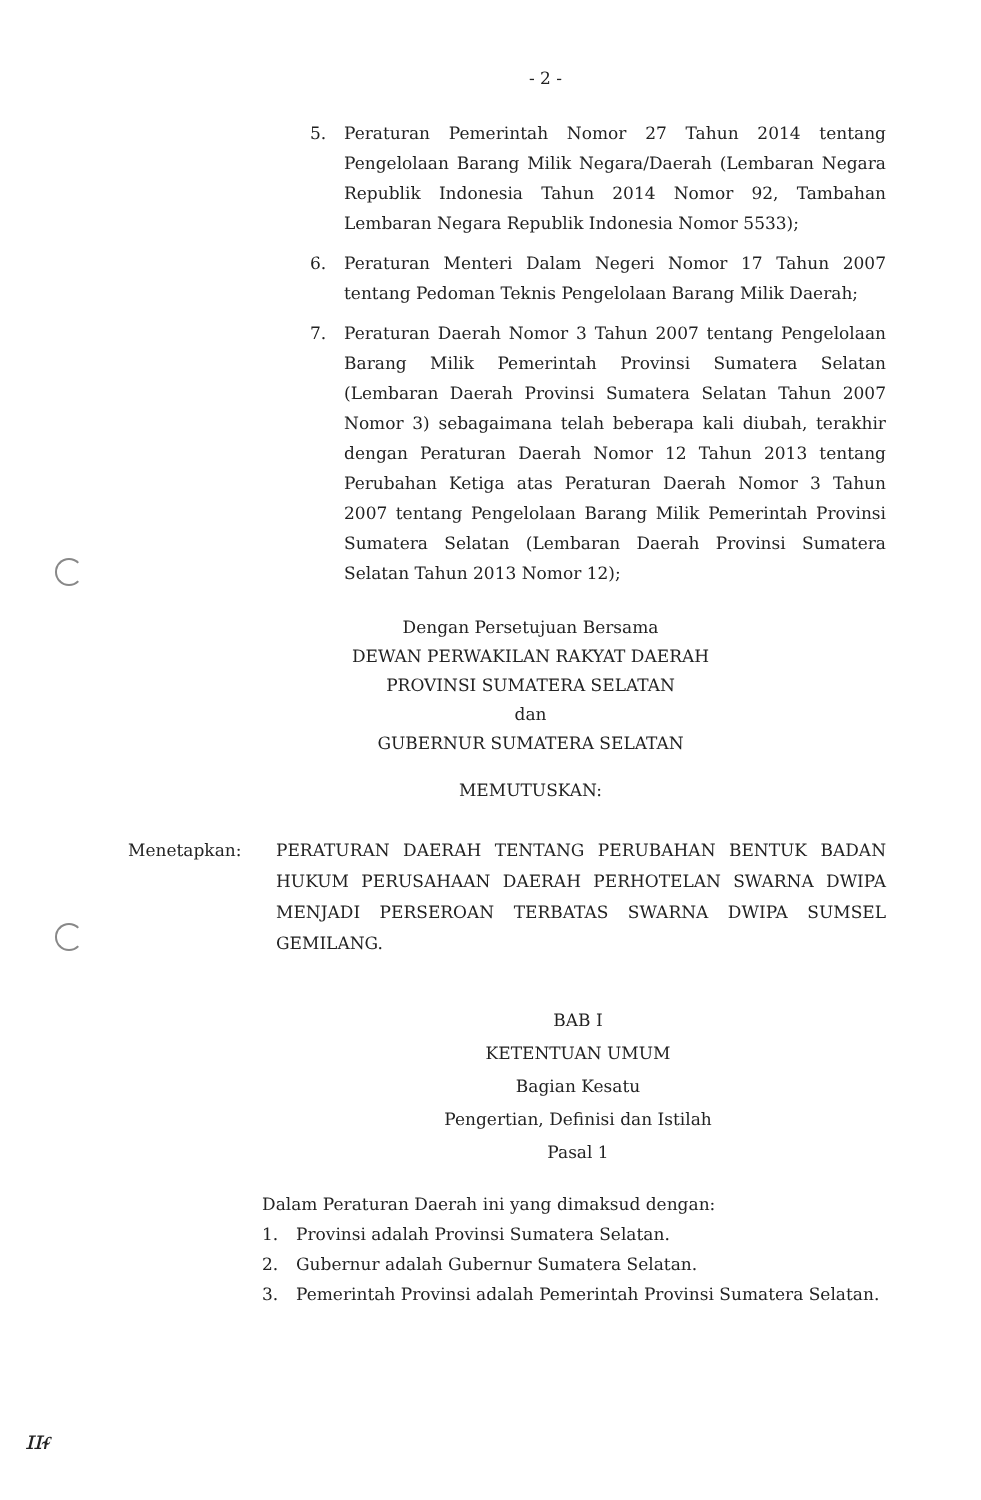- 2 -
5. Peraturan Pemerintah Nomor 27 Tahun 2014 tentang Pengelolaan Barang Milik Negara/Daerah (Lembaran Negara Republik Indonesia Tahun 2014 Nomor 92, Tambahan Lembaran Negara Republik Indonesia Nomor 5533);
6. Peraturan Menteri Dalam Negeri Nomor 17 Tahun 2007 tentang Pedoman Teknis Pengelolaan Barang Milik Daerah;
7. Peraturan Daerah Nomor 3 Tahun 2007 tentang Pengelolaan Barang Milik Pemerintah Provinsi Sumatera Selatan (Lembaran Daerah Provinsi Sumatera Selatan Tahun 2007 Nomor 3) sebagaimana telah beberapa kali diubah, terakhir dengan Peraturan Daerah Nomor 12 Tahun 2013 tentang Perubahan Ketiga atas Peraturan Daerah Nomor 3 Tahun 2007 tentang Pengelolaan Barang Milik Pemerintah Provinsi Sumatera Selatan (Lembaran Daerah Provinsi Sumatera Selatan Tahun 2013 Nomor 12);
Dengan Persetujuan Bersama
DEWAN PERWAKILAN RAKYAT DAERAH
PROVINSI SUMATERA SELATAN
dan
GUBERNUR SUMATERA SELATAN
MEMUTUSKAN:
Menetapkan: PERATURAN DAERAH TENTANG PERUBAHAN BENTUK BADAN HUKUM PERUSAHAAN DAERAH PERHOTELAN SWARNA DWIPA MENJADI PERSEROAN TERBATAS SWARNA DWIPA SUMSEL GEMILANG.
BAB I
KETENTUAN UMUM
Bagian Kesatu
Pengertian, Definisi dan Istilah
Pasal 1
Dalam Peraturan Daerah ini yang dimaksud dengan:
1. Provinsi adalah Provinsi Sumatera Selatan.
2. Gubernur adalah Gubernur Sumatera Selatan.
3. Pemerintah Provinsi adalah Pemerintah Provinsi Sumatera Selatan.
ɪɪᵳ